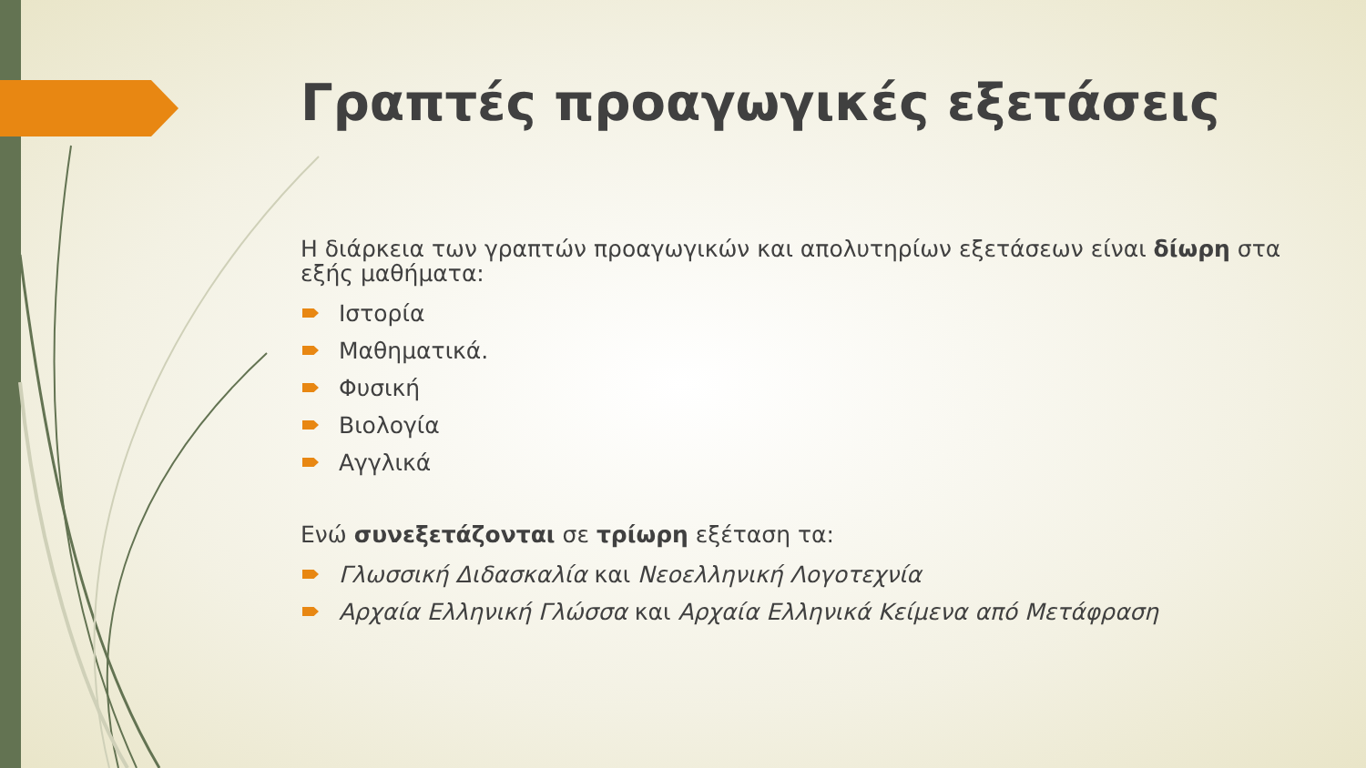Γραπτές προαγωγικές εξετάσεις
Η διάρκεια των γραπτών προαγωγικών και απολυτηρίων εξετάσεων είναι δίωρη στα εξής μαθήματα:
Ιστορία
Μαθηματικά.
Φυσική
Βιολογία
Αγγλικά
Ενώ συνεξετάζονται σε τρίωρη εξέταση τα:
Γλωσσική Διδασκαλία και Νεοελληνική Λογοτεχνία
Αρχαία Ελληνική Γλώσσα και Αρχαία Ελληνικά Κείμενα από Μετάφραση